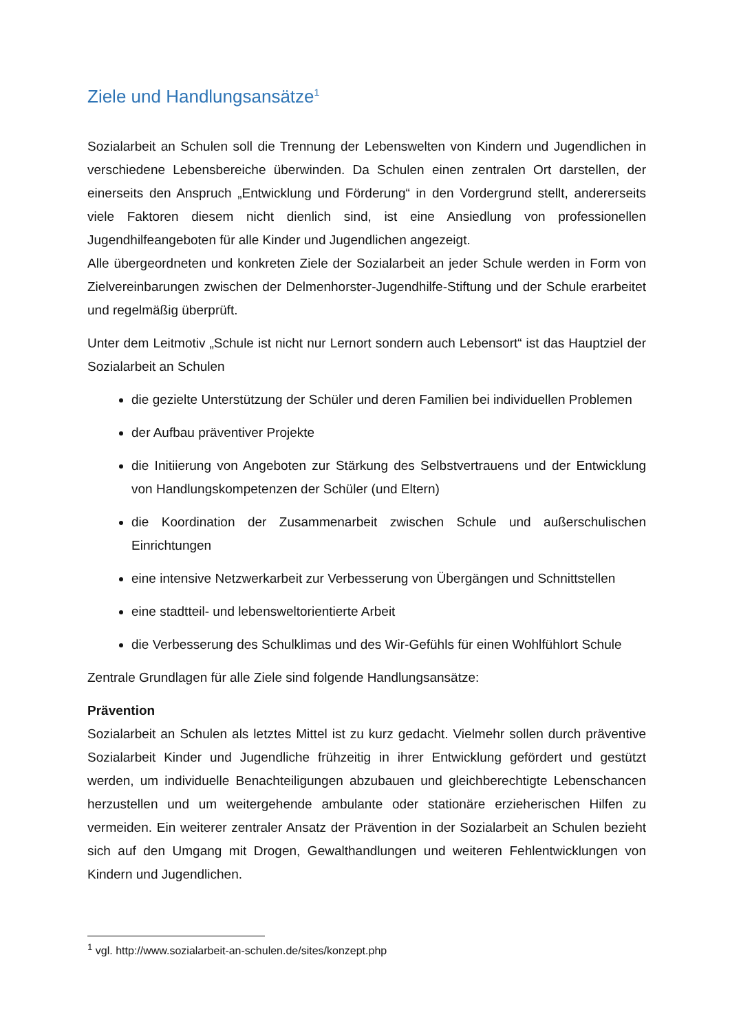Ziele und Handlungsansätze<sup>1</sup>
Sozialarbeit an Schulen soll die Trennung der Lebenswelten von Kindern und Jugendlichen in verschiedene Lebensbereiche überwinden. Da Schulen einen zentralen Ort darstellen, der einerseits den Anspruch „Entwicklung und Förderung“ in den Vordergrund stellt, andererseits viele Faktoren diesem nicht dienlich sind, ist eine Ansiedlung von professionellen Jugendhilfeangeboten für alle Kinder und Jugendlichen angezeigt.
Alle übergeordneten und konkreten Ziele der Sozialarbeit an jeder Schule werden in Form von Zielvereinbarungen zwischen der Delmenhorster-Jugendhilfe-Stiftung und der Schule erarbeitet und regelmäßig überprüft.
Unter dem Leitmotiv „Schule ist nicht nur Lernort sondern auch Lebensort“ ist das Hauptziel der Sozialarbeit an Schulen
die gezielte Unterstützung der Schüler und deren Familien bei individuellen Problemen
der Aufbau präventiver Projekte
die Initiierung von Angeboten zur Stärkung des Selbstvertrauens und der Entwicklung von Handlungskompetenzen der Schüler (und Eltern)
die Koordination der Zusammenarbeit zwischen Schule und außerschulischen Einrichtungen
eine intensive Netzwerkarbeit zur Verbesserung von Übergängen und Schnittstellen
eine stadtteil- und lebensweltorientierte Arbeit
die Verbesserung des Schulklimas und des Wir-Gefühls für einen Wohlfühlort Schule
Zentrale Grundlagen für alle Ziele sind folgende Handlungsansätze:
Prävention
Sozialarbeit an Schulen als letztes Mittel ist zu kurz gedacht. Vielmehr sollen durch präventive Sozialarbeit Kinder und Jugendliche frühzeitig in ihrer Entwicklung gefördert und gestützt werden, um individuelle Benachteiligungen abzubauen und gleichberechtigte Lebenschancen herzustellen und um weitergehende ambulante oder stationäre erzieherischen Hilfen zu vermeiden. Ein weiterer zentraler Ansatz der Prävention in der Sozialarbeit an Schulen bezieht sich auf den Umgang mit Drogen, Gewalthandlungen und weiteren Fehlentwicklungen von Kindern und Jugendlichen.
<sup>1</sup> vgl. http://www.sozialarbeit-an-schulen.de/sites/konzept.php